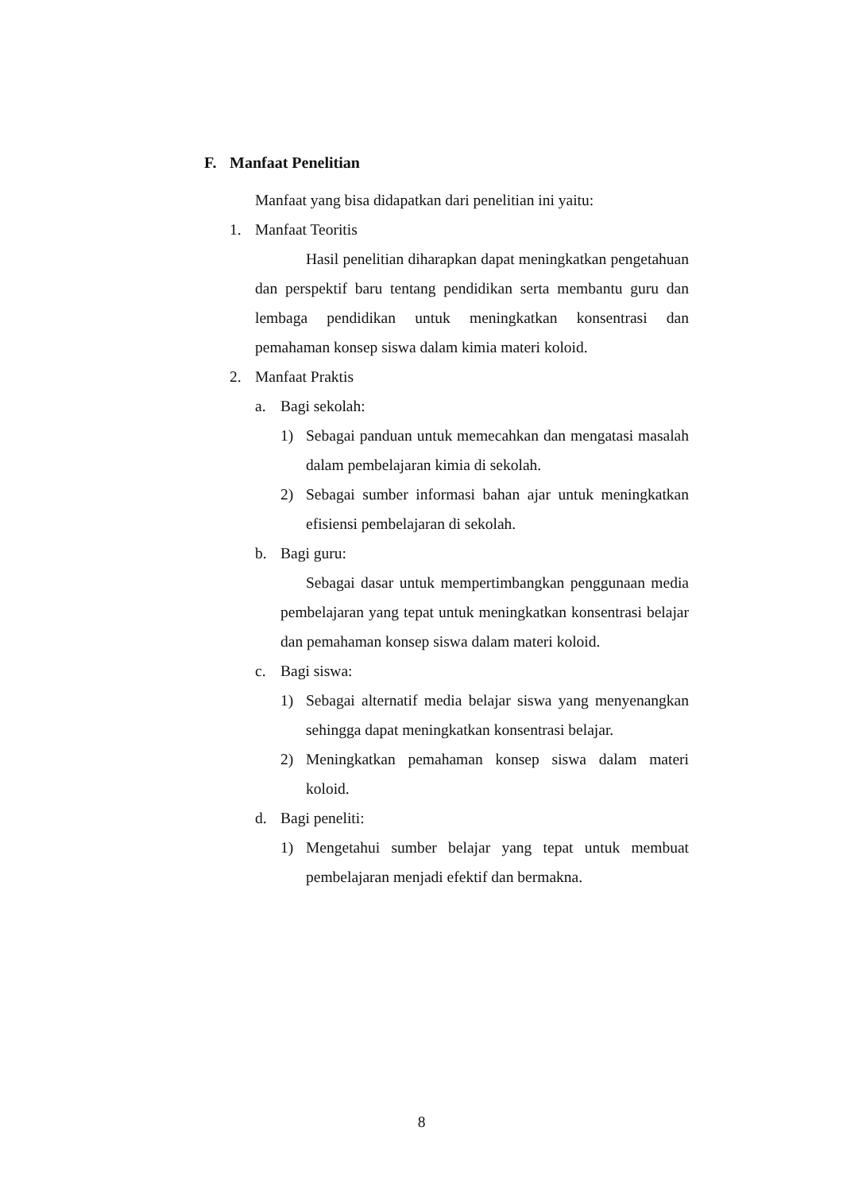F. Manfaat Penelitian
Manfaat yang bisa didapatkan dari penelitian ini yaitu:
1. Manfaat Teoritis
Hasil penelitian diharapkan dapat meningkatkan pengetahuan dan perspektif baru tentang pendidikan serta membantu guru dan lembaga pendidikan untuk meningkatkan konsentrasi dan pemahaman konsep siswa dalam kimia materi koloid.
2. Manfaat Praktis
a. Bagi sekolah:
1) Sebagai panduan untuk memecahkan dan mengatasi masalah dalam pembelajaran kimia di sekolah.
2) Sebagai sumber informasi bahan ajar untuk meningkatkan efisiensi pembelajaran di sekolah.
b. Bagi guru:
Sebagai dasar untuk mempertimbangkan penggunaan media pembelajaran yang tepat untuk meningkatkan konsentrasi belajar dan pemahaman konsep siswa dalam materi koloid.
c. Bagi siswa:
1) Sebagai alternatif media belajar siswa yang menyenangkan sehingga dapat meningkatkan konsentrasi belajar.
2) Meningkatkan pemahaman konsep siswa dalam materi koloid.
d. Bagi peneliti:
1) Mengetahui sumber belajar yang tepat untuk membuat pembelajaran menjadi efektif dan bermakna.
8